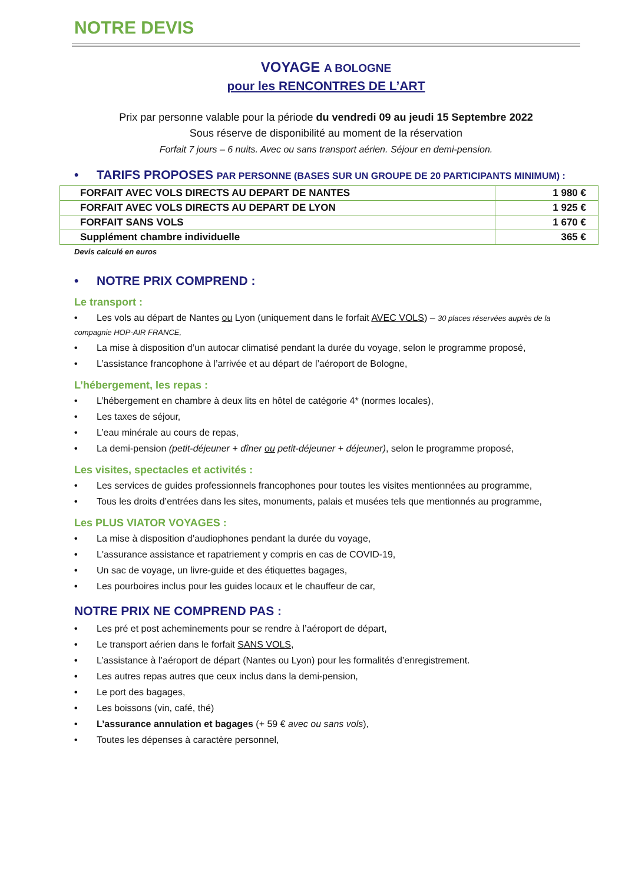NOTRE DEVIS
VOYAGE A BOLOGNE
pour les RENCONTRES DE L’ART
Prix par personne valable pour la période du vendredi 09 au jeudi 15 Septembre 2022
Sous réserve de disponibilité au moment de la réservation
Forfait 7 jours – 6 nuits. Avec ou sans transport aérien. Séjour en demi-pension.
• TARIFS PROPOSES PAR PERSONNE (BASES SUR UN GROUPE DE 20 PARTICIPANTS MINIMUM) :
| FORFAIT AVEC VOLS DIRECTS AU DEPART DE NANTES | 1 980 € |
| FORFAIT AVEC VOLS DIRECTS AU DEPART DE LYON | 1 925 € |
| FORFAIT SANS VOLS | 1 670 € |
| Supplément chambre individuelle | 365 € |
Devis calculé en euros
• NOTRE PRIX COMPREND :
Le transport :
• Les vols au départ de Nantes ou Lyon (uniquement dans le forfait AVEC VOLS) – 30 places réservées auprès de la compagnie HOP-AIR FRANCE,
• La mise à disposition d’un autocar climatisé pendant la durée du voyage, selon le programme proposé,
• L’assistance francophone à l’arrivée et au départ de l’aéroport de Bologne,
L’hébergement, les repas :
• L’hébergement en chambre à deux lits en hôtel de catégorie 4* (normes locales),
• Les taxes de séjour,
• L’eau minérale au cours de repas,
• La demi-pension (petit-déjeuner + dîner ou petit-déjeuner + déjeuner), selon le programme proposé,
Les visites, spectacles et activités :
• Les services de guides professionnels francophones pour toutes les visites mentionnées au programme,
• Tous les droits d’entrées dans les sites, monuments, palais et musées tels que mentionnés au programme,
Les PLUS VIATOR VOYAGES :
• La mise à disposition d’audiophones pendant la durée du voyage,
• L'assurance assistance et rapatriement y compris en cas de COVID-19,
• Un sac de voyage, un livre-guide et des étiquettes bagages,
• Les pourboires inclus pour les guides locaux et le chauffeur de car,
NOTRE PRIX NE COMPREND PAS :
• Les pré et post acheminements pour se rendre à l’aéroport de départ,
• Le transport aérien dans le forfait SANS VOLS,
• L’assistance à l’aéroport de départ (Nantes ou Lyon) pour les formalités d’enregistrement.
• Les autres repas autres que ceux inclus dans la demi-pension,
• Le port des bagages,
• Les boissons (vin, café, thé)
• L’assurance annulation et bagages (+ 59 € avec ou sans vols),
• Toutes les dépenses à caractère personnel,